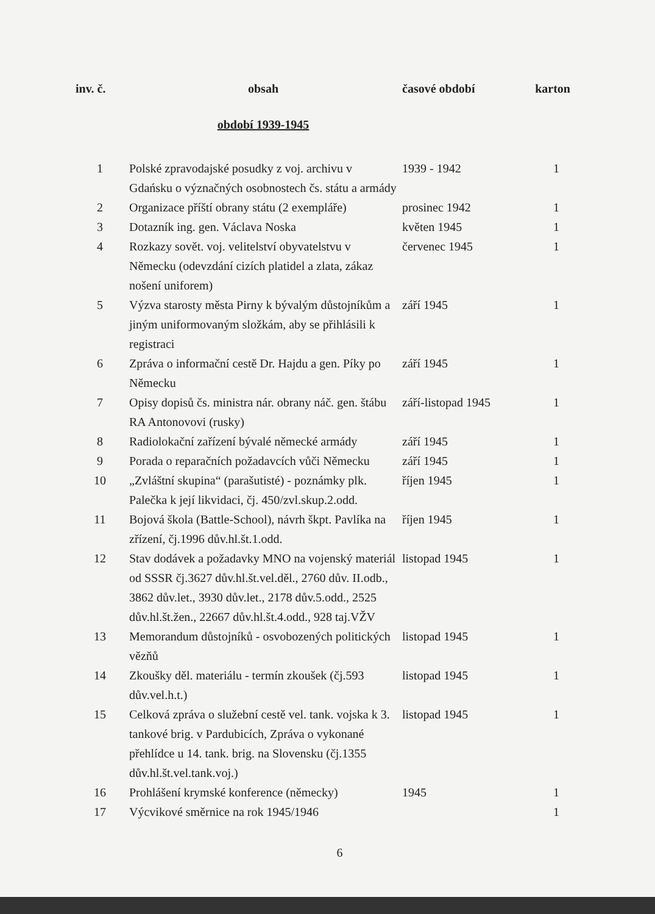| inv. č. | obsah | časové období | karton |
| --- | --- | --- | --- |
| | období 1939-1945 | | |
| 1 | Polské zpravodajské posudky z voj. archivu v Gdańsku o význačných osobnostech čs. státu a armády | 1939 - 1942 | 1 |
| 2 | Organizace příští obrany státu (2 exempláře) | prosinec 1942 | 1 |
| 3 | Dotazník ing. gen. Václava Noska | květen 1945 | 1 |
| 4 | Rozkazy sovět. voj. velitelství obyvatelstvu v Německu (odevzdání cizích platidel a zlata, zákaz nošení uniforem) | červenec 1945 | 1 |
| 5 | Výzva starosty města Pirny k bývalým důstojníkům a jiným uniformovaným složkám, aby se přihlásili k registraci | září 1945 | 1 |
| 6 | Zpráva o informační cestě Dr. Hajdu a gen. Píky po Německu | září 1945 | 1 |
| 7 | Opisy dopisů čs. ministra nár. obrany náč. gen. štábu RA Antonovovi (rusky) | září-listopad 1945 | 1 |
| 8 | Radiolokační zařízení bývalé německé armády | září 1945 | 1 |
| 9 | Porada o reparačních požadavcích vůči Německu | září 1945 | 1 |
| 10 | „Zvláštní skupina“ (parašutisté) - poznámky plk. Palečka k její likvidaci, čj. 450/zvl.skup.2.odd. | říjen 1945 | 1 |
| 11 | Bojová škola (Battle-School), návrh škpt. Pavlíka na zřízení, čj.1996 dův.hl.št.1.odd. | říjen 1945 | 1 |
| 12 | Stav dodávek a požadavky MNO na vojenský materiál od SSSR čj.3627 dův.hl.št.vel.děl., 2760 dův. II.odb., 3862 dův.let., 3930 dův.let., 2178 dův.5.odd., 2525 dův.hl.št.žen., 22667 dův.hl.št.4.odd., 928 taj.VŽV | listopad 1945 | 1 |
| 13 | Memorandum důstojníků - osvobozených politických vězňů | listopad 1945 | 1 |
| 14 | Zkoušky děl. materiálu - termín zkoušek (čj.593 dův.vel.h.t.) | listopad 1945 | 1 |
| 15 | Celková zpráva o služební cestě vel. tank. vojska k 3. tankové brig. v Pardubicích, Zpráva o vykonané přehlídce u 14. tank. brig. na Slovensku (čj.1355 dův.hl.št.vel.tank.voj.) | listopad 1945 | 1 |
| 16 | Prohlášení krymské konference (německy) | 1945 | 1 |
| 17 | Výcvikové směrnice na rok 1945/1946 | | 1 |
6